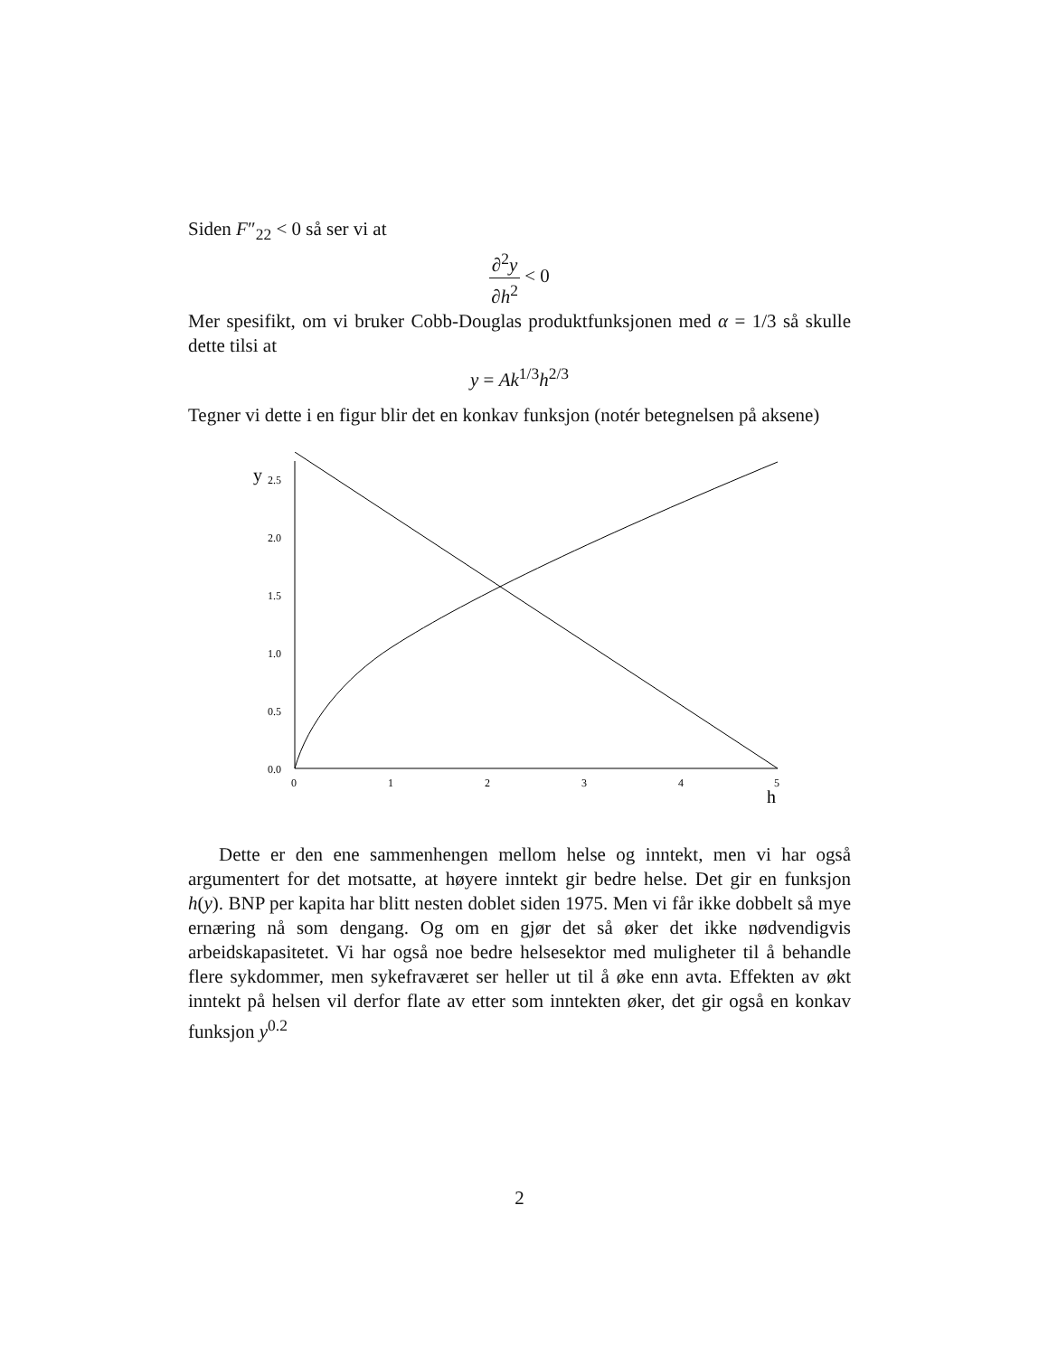Siden F″<sub>22</sub> < 0 så ser vi at
∂<sup>2</sup>y ∂h<sup>2</sup> < 0
Mer spesifikt, om vi bruker Cobb-Douglas produktfunksjonen med α = 1/3 så skulle dette tilsi at
y = Ak<sup>1/3</sup>h<sup>2/3</sup>
Tegner vi dette i en figur blir det en konkav funksjon (notér betegnelsen på aksene)
y
2.5
2.0
1.5
1.0
0.5
0.0
0
1
2
3
4
5
h
Dette er den ene sammenhengen mellom helse og inntekt, men vi har også argumentert for det motsatte, at høyere inntekt gir bedre helse. Det gir en funksjon h(y). BNP per kapita har blitt nesten doblet siden 1975. Men vi får ikke dobbelt så mye ernæring nå som dengang. Og om en gjør det så øker det ikke nødvendigvis arbeidskapasitetet. Vi har også noe bedre helsesektor med muligheter til å behandle flere sykdommer, men sykefraværet ser heller ut til å øke enn avta. Effekten av økt inntekt på helsen vil derfor flate av etter som inntekten øker, det gir også en konkav funksjon y<sup>0.2</sup>
2